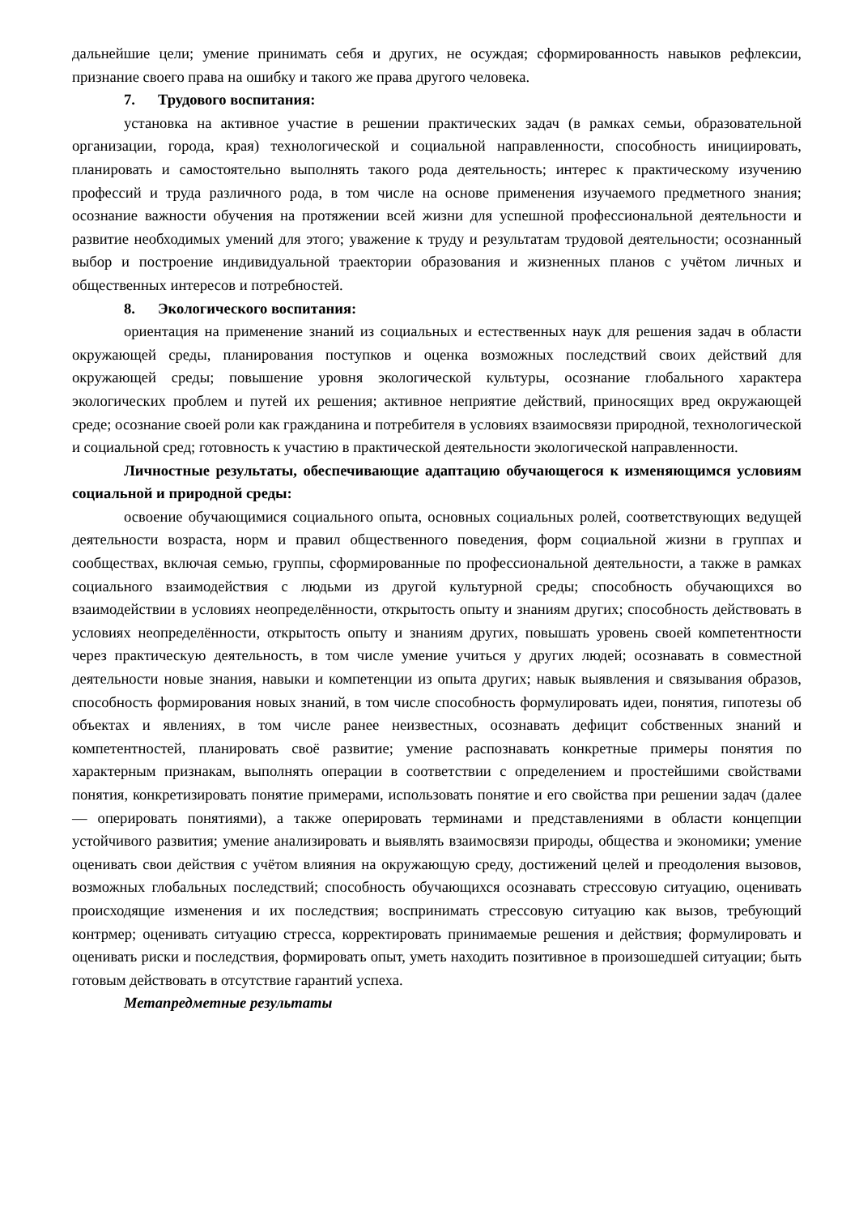дальнейшие цели; умение принимать себя и других, не осуждая; сформированность навыков рефлексии, признание своего права на ошибку и такого же права другого человека.
7. Трудового воспитания:
установка на активное участие в решении практических задач (в рамках семьи, образовательной организации, города, края) технологической и социальной направленности, способность инициировать, планировать и самостоятельно выполнять такого рода деятельность; интерес к практическому изучению профессий и труда различного рода, в том числе на основе применения изучаемого предметного знания; осознание важности обучения на протяжении всей жизни для успешной профессиональной деятельности и развитие необходимых умений для этого; уважение к труду и результатам трудовой деятельности; осознанный выбор и построение индивидуальной траектории образования и жизненных планов с учётом личных и общественных интересов и потребностей.
8. Экологического воспитания:
ориентация на применение знаний из социальных и естественных наук для решения задач в области окружающей среды, планирования поступков и оценка возможных последствий своих действий для окружающей среды; повышение уровня экологической культуры, осознание глобального характера экологических проблем и путей их решения; активное неприятие действий, приносящих вред окружающей среде; осознание своей роли как гражданина и потребителя в условиях взаимосвязи природной, технологической и социальной сред; готовность к участию в практической деятельности экологической направленности.
Личностные результаты, обеспечивающие адаптацию обучающегося к изменяющимся условиям социальной и природной среды:
освоение обучающимися социального опыта, основных социальных ролей, соответствующих ведущей деятельности возраста, норм и правил общественного поведения, форм социальной жизни в группах и сообществах, включая семью, группы, сформированные по профессиональной деятельности, а также в рамках социального взаимодействия с людьми из другой культурной среды; способность обучающихся во взаимодействии в условиях неопределённости, открытость опыту и знаниям других; способность действовать в условиях неопределённости, открытость опыту и знаниям других, повышать уровень своей компетентности через практическую деятельность, в том числе умение учиться у других людей; осознавать в совместной деятельности новые знания, навыки и компетенции из опыта других; навык выявления и связывания образов, способность формирования новых знаний, в том числе способность формулировать идеи, понятия, гипотезы об объектах и явлениях, в том числе ранее неизвестных, осознавать дефицит собственных знаний и компетентностей, планировать своё развитие; умение распознавать конкретные примеры понятия по характерным признакам, выполнять операции в соответствии с определением и простейшими свойствами понятия, конкретизировать понятие примерами, использовать понятие и его свойства при решении задач (далее — оперировать понятиями), а также оперировать терминами и представлениями в области концепции устойчивого развития; умение анализировать и выявлять взаимосвязи природы, общества и экономики; умение оценивать свои действия с учётом влияния на окружающую среду, достижений целей и преодоления вызовов, возможных глобальных последствий; способность обучающихся осознавать стрессовую ситуацию, оценивать происходящие изменения и их последствия; воспринимать стрессовую ситуацию как вызов, требующий контрмер; оценивать ситуацию стресса, корректировать принимаемые решения и действия; формулировать и оценивать риски и последствия, формировать опыт, уметь находить позитивное в произошедшей ситуации; быть готовым действовать в отсутствие гарантий успеха.
Метапредметные результаты